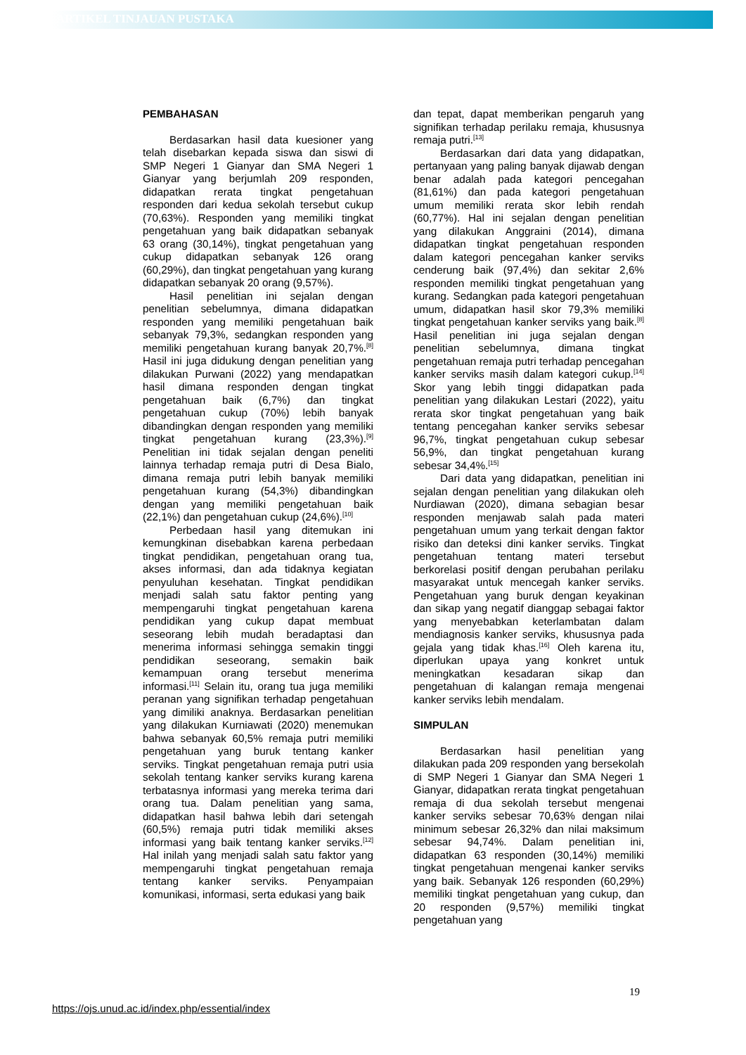ARTIKEL TINJAUAN PUSTAKA
PEMBAHASAN
Berdasarkan hasil data kuesioner yang telah disebarkan kepada siswa dan siswi di SMP Negeri 1 Gianyar dan SMA Negeri 1 Gianyar yang berjumlah 209 responden, didapatkan rerata tingkat pengetahuan responden dari kedua sekolah tersebut cukup (70,63%). Responden yang memiliki tingkat pengetahuan yang baik didapatkan sebanyak 63 orang (30,14%), tingkat pengetahuan yang cukup didapatkan sebanyak 126 orang (60,29%), dan tingkat pengetahuan yang kurang didapatkan sebanyak 20 orang (9,57%).
Hasil penelitian ini sejalan dengan penelitian sebelumnya, dimana didapatkan responden yang memiliki pengetahuan baik sebanyak 79,3%, sedangkan responden yang memiliki pengetahuan kurang banyak 20,7%.<sup>[8]</sup> Hasil ini juga didukung dengan penelitian yang dilakukan Purwani (2022) yang mendapatkan hasil dimana responden dengan tingkat pengetahuan baik (6,7%) dan tingkat pengetahuan cukup (70%) lebih banyak dibandingkan dengan responden yang memiliki tingkat pengetahuan kurang (23,3%).<sup>[9]</sup> Penelitian ini tidak sejalan dengan peneliti lainnya terhadap remaja putri di Desa Bialo, dimana remaja putri lebih banyak memiliki pengetahuan kurang (54,3%) dibandingkan dengan yang memiliki pengetahuan baik (22,1%) dan pengetahuan cukup (24,6%).<sup>[10]</sup>
Perbedaan hasil yang ditemukan ini kemungkinan disebabkan karena perbedaan tingkat pendidikan, pengetahuan orang tua, akses informasi, dan ada tidaknya kegiatan penyuluhan kesehatan. Tingkat pendidikan menjadi salah satu faktor penting yang mempengaruhi tingkat pengetahuan karena pendidikan yang cukup dapat membuat seseorang lebih mudah beradaptasi dan menerima informasi sehingga semakin tinggi pendidikan seseorang, semakin baik kemampuan orang tersebut menerima informasi.<sup>[11]</sup> Selain itu, orang tua juga memiliki peranan yang signifikan terhadap pengetahuan yang dimiliki anaknya. Berdasarkan penelitian yang dilakukan Kurniawati (2020) menemukan bahwa sebanyak 60,5% remaja putri memiliki pengetahuan yang buruk tentang kanker serviks. Tingkat pengetahuan remaja putri usia sekolah tentang kanker serviks kurang karena terbatasnya informasi yang mereka terima dari orang tua. Dalam penelitian yang sama, didapatkan hasil bahwa lebih dari setengah (60,5%) remaja putri tidak memiliki akses informasi yang baik tentang kanker serviks.<sup>[12]</sup> Hal inilah yang menjadi salah satu faktor yang mempengaruhi tingkat pengetahuan remaja tentang kanker serviks. Penyampaian komunikasi, informasi, serta edukasi yang baik
dan tepat, dapat memberikan pengaruh yang signifikan terhadap perilaku remaja, khususnya remaja putri.<sup>[13]</sup>
Berdasarkan dari data yang didapatkan, pertanyaan yang paling banyak dijawab dengan benar adalah pada kategori pencegahan (81,61%) dan pada kategori pengetahuan umum memiliki rerata skor lebih rendah (60,77%). Hal ini sejalan dengan penelitian yang dilakukan Anggraini (2014), dimana didapatkan tingkat pengetahuan responden dalam kategori pencegahan kanker serviks cenderung baik (97,4%) dan sekitar 2,6% responden memiliki tingkat pengetahuan yang kurang. Sedangkan pada kategori pengetahuan umum, didapatkan hasil skor 79,3% memiliki tingkat pengetahuan kanker serviks yang baik.<sup>[8]</sup> Hasil penelitian ini juga sejalan dengan penelitian sebelumnya, dimana tingkat pengetahuan remaja putri terhadap pencegahan kanker serviks masih dalam kategori cukup.<sup>[14]</sup> Skor yang lebih tinggi didapatkan pada penelitian yang dilakukan Lestari (2022), yaitu rerata skor tingkat pengetahuan yang baik tentang pencegahan kanker serviks sebesar 96,7%, tingkat pengetahuan cukup sebesar 56,9%, dan tingkat pengetahuan kurang sebesar 34,4%.<sup>[15]</sup>
Dari data yang didapatkan, penelitian ini sejalan dengan penelitian yang dilakukan oleh Nurdiawan (2020), dimana sebagian besar responden menjawab salah pada materi pengetahuan umum yang terkait dengan faktor risiko dan deteksi dini kanker serviks. Tingkat pengetahuan tentang materi tersebut berkorelasi positif dengan perubahan perilaku masyarakat untuk mencegah kanker serviks. Pengetahuan yang buruk dengan keyakinan dan sikap yang negatif dianggap sebagai faktor yang menyebabkan keterlambatan dalam mendiagnosis kanker serviks, khususnya pada gejala yang tidak khas.<sup>[16]</sup> Oleh karena itu, diperlukan upaya yang konkret untuk meningkatkan kesadaran sikap dan pengetahuan di kalangan remaja mengenai kanker serviks lebih mendalam.
SIMPULAN
Berdasarkan hasil penelitian yang dilakukan pada 209 responden yang bersekolah di SMP Negeri 1 Gianyar dan SMA Negeri 1 Gianyar, didapatkan rerata tingkat pengetahuan remaja di dua sekolah tersebut mengenai kanker serviks sebesar 70,63% dengan nilai minimum sebesar 26,32% dan nilai maksimum sebesar 94,74%. Dalam penelitian ini, didapatkan 63 responden (30,14%) memiliki tingkat pengetahuan mengenai kanker serviks yang baik. Sebanyak 126 responden (60,29%) memiliki tingkat pengetahuan yang cukup, dan 20 responden (9,57%) memiliki tingkat pengetahuan yang
19
https://ojs.unud.ac.id/index.php/essential/index